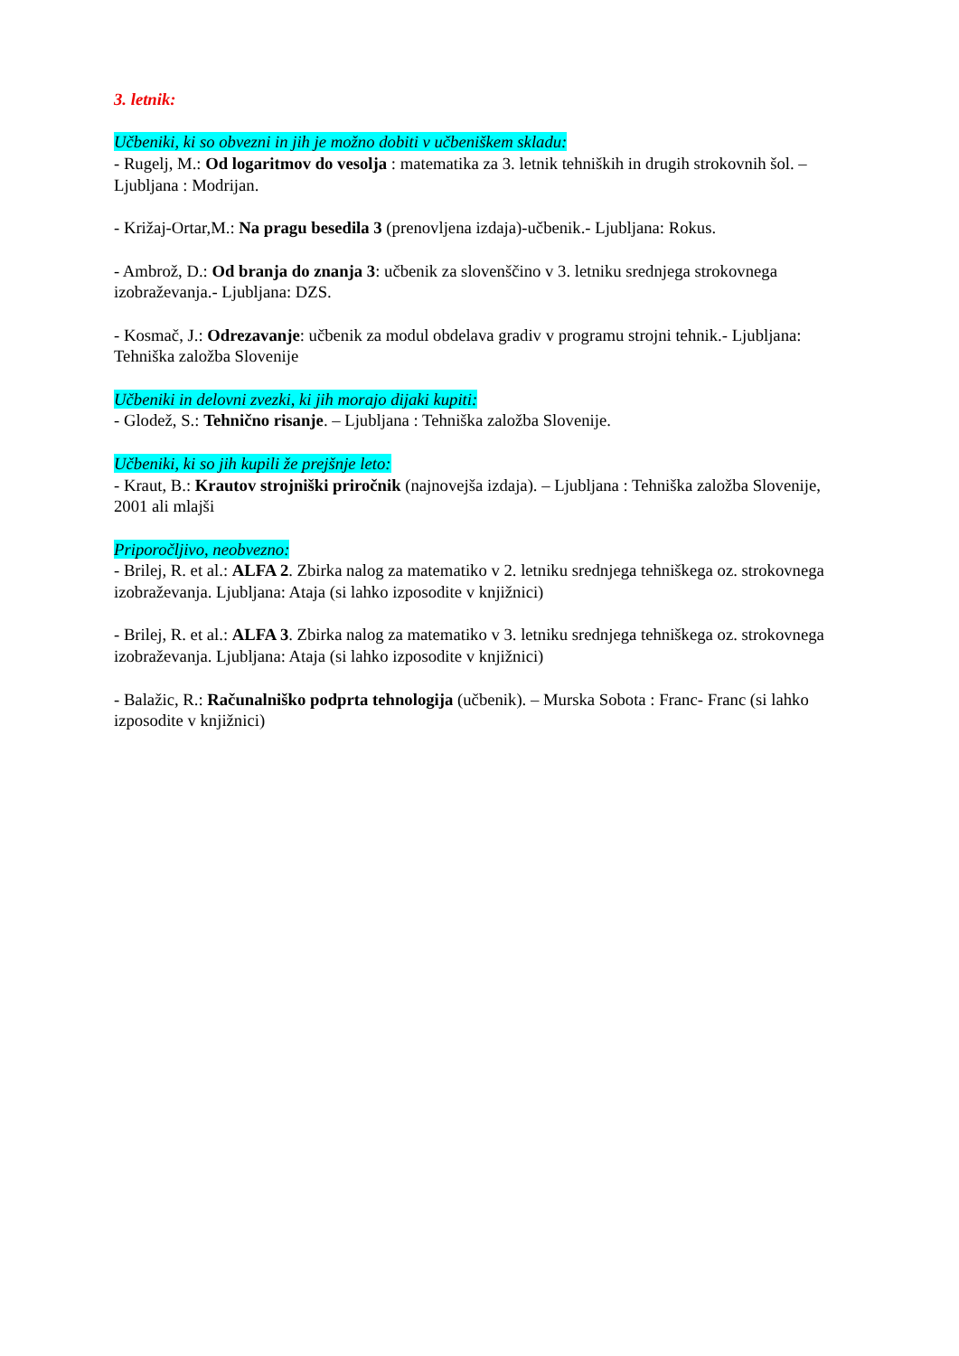3. letnik:
Učbeniki, ki so obvezni in jih je možno dobiti v učbeniškem skladu:
- Rugelj, M.: Od logaritmov do vesolja : matematika za 3. letnik tehniških in drugih strokovnih šol. – Ljubljana : Modrijan.
- Križaj-Ortar,M.: Na pragu besedila 3 (prenovljena izdaja)-učbenik.- Ljubljana: Rokus.
- Ambrož, D.: Od branja do znanja 3: učbenik za slovenščino v 3. letniku srednjega strokovnega izobraževanja.- Ljubljana: DZS.
- Kosmač, J.: Odrezavanje: učbenik za modul obdelava gradiv v programu strojni tehnik.- Ljubljana: Tehniška založba Slovenije
Učbeniki in delovni zvezki, ki jih morajo dijaki kupiti:
- Glodež, S.: Tehnično risanje. – Ljubljana : Tehniška založba Slovenije.
Učbeniki, ki so jih kupili že prejšnje leto:
- Kraut, B.: Krautov strojniški priročnik (najnovejša izdaja). – Ljubljana : Tehniška založba Slovenije, 2001 ali mlajši
Priporočljivo, neobvezno:
- Brilej, R. et al.: ALFA 2. Zbirka nalog za matematiko v 2. letniku srednjega tehniškega oz. strokovnega izobraževanja. Ljubljana: Ataja (si lahko izposodite v knjižnici)
- Brilej, R. et al.: ALFA 3. Zbirka nalog za matematiko v 3. letniku srednjega tehniškega oz. strokovnega izobraževanja. Ljubljana: Ataja (si lahko izposodite v knjižnici)
- Balažic, R.: Računalniško podprta tehnologija (učbenik). – Murska Sobota : Franc- Franc (si lahko izposodite v knjižnici)